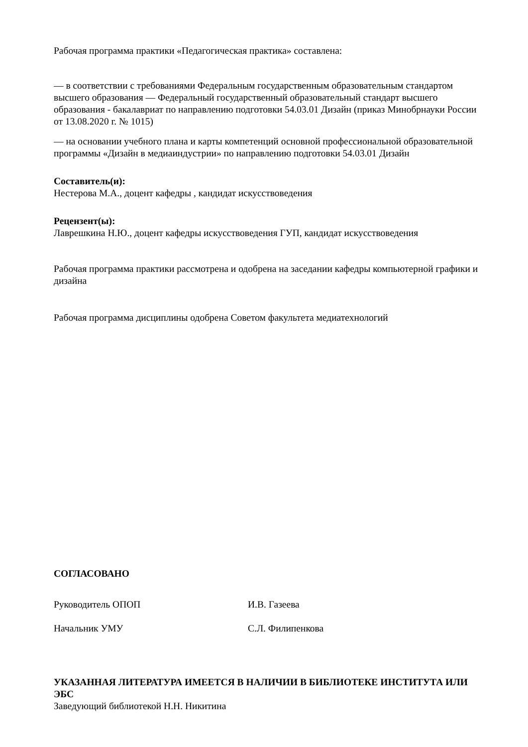Рабочая программа практики «Педагогическая практика» составлена:
— в соответствии с требованиями Федеральным государственным образовательным стандартом высшего образования — Федеральный государственный образовательный стандарт высшего образования - бакалавриат по направлению подготовки 54.03.01 Дизайн (приказ Минобрнауки России от 13.08.2020 г. № 1015)
— на основании учебного плана и карты компетенций основной профессиональной образовательной программы «Дизайн в медиаиндустрии» по направлению подготовки 54.03.01 Дизайн
Составитель(и):
Нестерова М.А., доцент кафедры , кандидат искусствоведения
Рецензент(ы):
Лаврешкина Н.Ю., доцент кафедры искусствоведения ГУП, кандидат искусствоведения
Рабочая программа практики рассмотрена и одобрена на заседании кафедры компьютерной графики и дизайна
Рабочая программа дисциплины одобрена Советом факультета медиатехнологий
СОГЛАСОВАНО
Руководитель ОПОП И.В. Газеева
Начальник УМУ С.Л. Филипенкова
УКАЗАННАЯ ЛИТЕРАТУРА ИМЕЕТСЯ В НАЛИЧИИ В БИБЛИОТЕКЕ ИНСТИТУТА ИЛИ ЭБС
Заведующий библиотекой Н.Н. Никитина